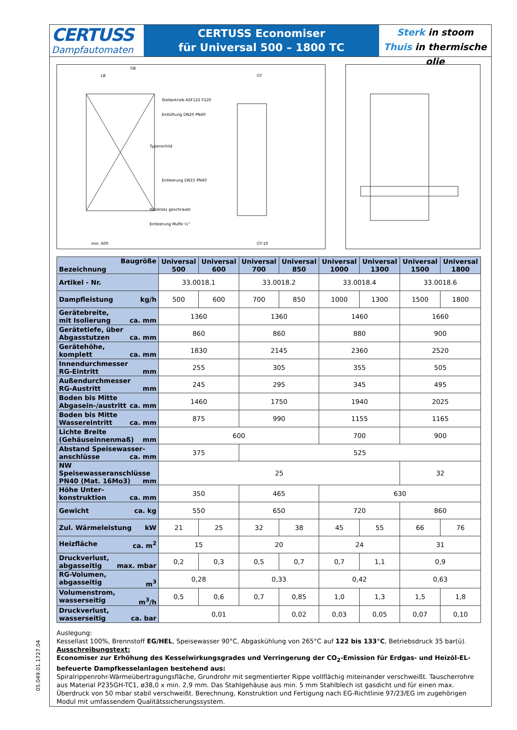CERTUSS
Dampfautomaten
CERTUSS Economiser
für Universal 500 – 1800 TC
Sterk in stoom
Thuis in thermische olie
GB
LB
Stellantrieb ASF122 F220
Entlüftung DN20 PN40
Typenschild
Entleerung DN15 PN40
Holzklotz geschraubt
Entleerung Muffe ½"
min. 600
GT
GT-10
| Baugröße Bezeichnung | Universal 500 | Universal 600 | Universal 700 | Universal 850 | Universal 1000 | Universal 1300 | Universal 1500 | Universal 1800 |
| --- | --- | --- | --- | --- | --- | --- | --- | --- |
| Artikel - Nr. | 33.0018.1 | | 33.0018.2 | | 33.0018.4 | | 33.0018.6 | |
| Dampfleistung kg/h | 500 | 600 | 700 | 850 | 1000 | 1300 | 1500 | 1800 |
| Gerätebreite, mit Isolierung ca. mm | 1360 | | 1360 | | 1460 | | 1660 | |
| Gerätetiefe, über Abgasstutzen ca. mm | 860 | | 860 | | 880 | | 900 | |
| Gerätehöhe, komplett ca. mm | 1830 | | 2145 | | 2360 | | 2520 | |
| Innendurchmesser RG-Eintritt mm | 255 | | 305 | | 355 | | 505 | |
| Außendurchmesser RG-Austritt mm | 245 | | 295 | | 345 | | 495 | |
| Boden bis Mitte Abgasein-/austritt ca. mm | 1460 | | 1750 | | 1940 | | 2025 | |
| Boden bis Mitte Wassereintritt ca. mm | 875 | | 990 | | 1155 | | 1165 | |
| Lichte Breite (Gehäuseinnenmaß) mm | 600 | | | | 700 | | 900 | |
| Abstand Speisewasser- anschlüsse ca. mm | 375 | | 525 | | | | | |
| NW Speisewasseranschlüsse PN40 (Mat. 16Mo3) mm | 25 | | | | | | 32 | |
| Höhe Unter- konstruktion ca. mm | 350 | | 465 | | 630 | | | |
| Gewicht ca. kg | 550 | | 650 | | 720 | | 860 | |
| Zul. Wärmeleistung kW | 21 | 25 | 32 | 38 | 45 | 55 | 66 | 76 |
| Heizfläche ca. m<sup>2</sup> | 15 | | 20 | | 24 | | 31 | |
| Druckverlust, abgasseitig max. mbar | 0,2 | 0,3 | 0,5 | 0,7 | 0,7 | 1,1 | 0,9 | |
| RG-Volumen, abgasseitig m<sup>3</sup> | 0,28 | | 0,33 | | 0,42 | | 0,63 | |
| Volumenstrom, wasserseitig m<sup>3</sup>/h | 0,5 | 0,6 | 0,7 | 0,85 | 1,0 | 1,3 | 1,5 | 1,8 |
| Druckverlust, wasserseitig ca. bar | 0,01 | | | 0,02 | 0,03 | 0,05 | 0,07 | 0,10 |
Auslegung:
Kessellast 100%, Brennstoff EG/HEL, Speisewasser 90°C, Abgaskühlung von 265°C auf 122 bis 133°C, Betriebsdruck 35 bar(ü).
Ausschreibungstext:
Economiser zur Erhöhung des Kesselwirkungsgrades und Verringerung der CO<sub>2</sub>-Emission für Erdgas- und Heizöl-EL-befeuerte Dampfkesselanlagen bestehend aus:
Spiralrippenrohr-Wärmeübertragungsfläche, Grundrohr mit segmentierter Rippe vollflächig miteinander verschweißt. Tauscherrohre aus Material P235GH-TC1, ø38,0 x min. 2,9 mm. Das Stahlgehäuse aus min. 5 mm Stahlblech ist gasdicht und für einen max. Überdruck von 50 mbar stabil verschweißt. Berechnung, Konstruktion und Fertigung nach EG-Richtlinie 97/23/EG im zugehörigen Modul mit umfassendem Qualitätssicherungssystem.
05.049.01.1727.04